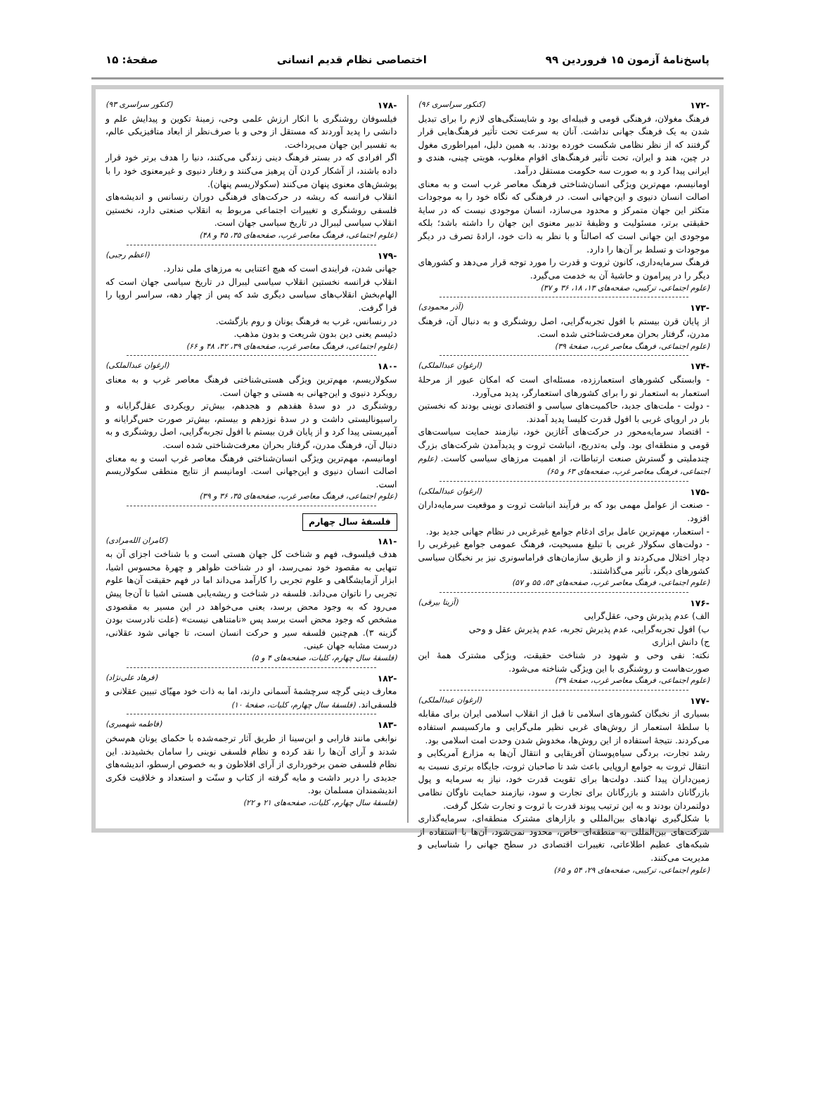پاسخ‌نامهٔ آزمون ۱۵ فروردین ۹۹ اختصاصی نظام قدیم انسانی صفحهٔ: ۱۵
-۱۷۲ (کنکور سراسری ۹۶)
فرهنگ مغولان، فرهنگی قومی و قبیله‌ای بود و شایستگی‌های لازم را برای تبدیل شدن به یک فرهنگ جهانی نداشت. آنان به سرعت تحت تأثیر فرهنگ‌هایی قرار گرفتند که از نظر نظامی شکست خورده بودند. به همین دلیل، امپراطوری مغول در چین، هند و ایران، تحت تأثیر فرهنگ‌های اقوام مغلوب، هویتی چینی، هندی و ایرانی پیدا کرد و به صورت سه حکومت مستقل درآمد.
اومانیسم، مهم‌ترین ویژگی انسان‌شناختی فرهنگ معاصر غرب است و به معنای اصالت انسان دنیوی و این‌جهانی است. در فرهنگی که نگاه خود را به موجودات متکثر این جهان متمرکز و محدود می‌سازد، انسان موجودی نیست که در سایهٔ حقیقتی برتر، مسئولیت و وظیفهٔ تدبیر معنوی این جهان را داشته باشد؛ بلکه موجودی این جهانی است که اصالتاً و با نظر به ذات خود، ارادهٔ تصرف در دیگر موجودات و تسلط بر آن‌ها را دارد.
فرهنگ سرمایه‌داری، کانون ثروت و قدرت را مورد توجه قرار می‌دهد و کشورهای دیگر را در پیرامون و حاشیهٔ آن به خدمت می‌گیرد.
(علوم اجتماعی، ترکیبی، صفحه‌های ۱۳، ۱۸، ۳۶ و ۳۷)
-۱۷۳ (آذر محمودی)
از پایان قرن بیستم با افول تجربه‌گرایی، اصل روشنگری و به دنبال آن، فرهنگ مدرن، گرفتار بحران معرفت‌شناختی شده است.
(علوم اجتماعی، فرهنگ معاصر غرب، صفحهٔ ۳۹)
-۱۷۴ (ارغوان عبدالملکی)
- وابستگی کشورهای استعمارزده، مسئله‌ای است که امکان عبور از مرحلهٔ استعمار به استعمار نو را برای کشورهای استعمارگر، پدید می‌آورد.
- دولت - ملت‌های جدید، حاکمیت‌های سیاسی و اقتصادی نوینی بودند که نخستین بار در اروپای غربی با افول قدرت کلیسا پدید آمدند.
- اقتصاد سرمایه‌محور در حرکت‌های آغازین خود، نیازمند حمایت سیاست‌های قومی و منطقه‌ای بود. ولی به‌تدریج، انباشت ثروت و پدیدآمدن شرکت‌های بزرگ چندملیتی و گسترش صنعت ارتباطات، از اهمیت مرزهای سیاسی کاست. (علوم اجتماعی، فرهنگ معاصر غرب، صفحه‌های ۶۳ و ۶۵)
-۱۷۵ (ارغوان عبدالملکی)
- صنعت از عوامل مهمی بود که بر فرآیند انباشت ثروت و موقعیت سرمایه‌داران افزود.
- استعمار، مهم‌ترین عامل برای ادغام جوامع غیرغربی در نظام جهانی جدید بود.
- دولت‌های سکولار غربی با تبلیغ مسیحیت، فرهنگ عمومی جوامع غیرغربی را دچار اختلال می‌کردند و از طریق سازمان‌های فراماسونری نیز بر نخبگان سیاسی کشورهای دیگر، تأثیر می‌گذاشتند.
(علوم اجتماعی، فرهنگ معاصر غرب، صفحه‌های ۵۴، ۵۵ و ۵۷)
-۱۷۶ (آزیتا بیرقی)
الف) عدم پذیرش وحی، عقل‌گرایی
ب) افول تجربه‌گرایی، عدم پذیرش تجربه، عدم پذیرش عقل و وحی
ج) دانش ابزاری
نکته: نفی وحی و شهود در شناخت حقیقت، ویژگی مشترک همهٔ این صورت‌هاست و روشنگری با این ویژگی شناخته می‌شود.
(علوم اجتماعی، فرهنگ معاصر غرب، صفحهٔ ۳۹)
-۱۷۷ (ارغوان عبدالملکی)
بسیاری از نخبگان کشورهای اسلامی تا قبل از انقلاب اسلامی ایران برای مقابله با سلطهٔ استعمار از روش‌های غربی نظیر ملی‌گرایی و مارکسیسم استفاده می‌کردند. نتیجهٔ استفاده از این روش‌ها، مخدوش شدن وحدت امت اسلامی بود.
رشد تجارت، بردگی سیاه‌پوستان آفریقایی و انتقال آن‌ها به مزارع آمریکایی و انتقال ثروت به جوامع اروپایی باعث شد تا صاحبان ثروت، جایگاه برتری نسبت به زمین‌داران پیدا کنند. دولت‌ها برای تقویت قدرت خود، نیاز به سرمایه و پول بازرگانان داشتند و بازرگانان برای تجارت و سود، نیازمند حمایت ناوگان نظامی دولتمردان بودند و به این ترتیب پیوند قدرت با ثروت و تجارت شکل گرفت.
با شکل‌گیری نهادهای بین‌المللی و بازارهای مشترک منطقه‌ای، سرمایه‌گذاری شرکت‌های بین‌المللی به منطقه‌ای خاص، محدود نمی‌شود، آن‌ها با استفاده از شبکه‌های عظیم اطلاعاتی، تغییرات اقتصادی در سطح جهانی را شناسایی و مدیریت می‌کنند.
(علوم اجتماعی، ترکیبی، صفحه‌های ۲۹، ۵۴ و ۶۵)
-۱۷۸ (کنکور سراسری ۹۳)
فیلسوفان روشنگری با انکار ارزش علمی وحی، زمینهٔ تکوین و پیدایش علم و دانشی را پدید آوردند که مستقل از وحی و با صرف‌نظر از ابعاد متافیزیکی عالم، به تفسیر این جهان می‌پرداخت.
اگر افرادی که در بستر فرهنگ دینی زندگی می‌کنند، دنیا را هدف برتر خود قرار داده باشند، از آشکار کردن آن پرهیز می‌کنند و رفتار دنیوی و غیرمعنوی خود را با پوشش‌های معنوی پنهان می‌کنند (سکولاریسم پنهان).
انقلاب فرانسه که ریشه در حرکت‌های فرهنگی دوران رنسانس و اندیشه‌های فلسفی روشنگری و تغییرات اجتماعی مربوط به انقلاب صنعتی دارد، نخستین انقلاب سیاسی لیبرال در تاریخ سیاسی جهان است.
(علوم اجتماعی، فرهنگ معاصر غرب، صفحه‌های ۳۵، ۴۵ و ۴۸)
-۱۷۹ (اعظم رجبی)
جهانی شدن، فرایندی است که هیچ اعتنایی به مرزهای ملی ندارد.
انقلاب فرانسه نخستین انقلاب سیاسی لیبرال در تاریخ سیاسی جهان است که الهام‌بخش انقلاب‌های سیاسی دیگری شد که پس از چهار دهه، سراسر اروپا را فرا گرفت.
در رنسانس، غرب به فرهنگ یونان و روم بازگشت.
دئیسم یعنی دین بدون شریعت و بدون مذهب.
(علوم اجتماعی، فرهنگ معاصر غرب، صفحه‌های ۳۹، ۴۲، ۴۸ و ۶۶)
-۱۸۰ (ارغوان عبدالملکی)
سکولاریسم، مهم‌ترین ویژگی هستی‌شناختی فرهنگ معاصر غرب و به معنای رویکرد دنیوی و این‌جهانی به هستی و جهان است.
روشنگری در دو سدهٔ هفدهم و هجدهم، بیش‌تر رویکردی عقل‌گرایانه و راسیونالیستی داشت و در سدهٔ نوزدهم و بیستم، بیش‌تر صورت حس‌گرایانه و آمپریستی پیدا کرد و از پایان قرن بیستم با افول تجربه‌گرایی، اصل روشنگری و به دنبال آن، فرهنگ مدرن، گرفتار بحران معرفت‌شناختی شده است.
اومانیسم، مهم‌ترین ویژگی انسان‌شناختی فرهنگ معاصر غرب است و به معنای اصالت انسان دنیوی و این‌جهانی است. اومانیسم از نتایج منطقی سکولاریسم است.
(علوم اجتماعی، فرهنگ معاصر غرب، صفحه‌های ۳۵، ۳۶ و ۳۹)
فلسفهٔ سال چهارم
-۱۸۱ (کامران الله‌مرادی)
هدف فیلسوف، فهم و شناخت کل جهان هستی است و با شناخت اجزای آن به تنهایی به مقصود خود نمی‌رسد، او در شناخت ظواهر و چهرهٔ محسوس اشیا، ابزار آزمایشگاهی و علوم تجربی را کارآمد می‌داند اما در فهم حقیقت آن‌ها علوم تجربی را ناتوان می‌داند. فلسفه در شناخت و ریشه‌یابی هستی اشیا تا آن‌جا پیش می‌رود که به وجود محض برسد، یعنی می‌خواهد در این مسیر به مقصودی مشخص که وجود محض است برسد پس «نامتناهی نیست» (علت نادرست بودن گزینه ۳). هم‌چنین فلسفه سیر و حرکت انسان است، تا جهانی شود عقلانی، درست مشابه جهان عینی.
(فلسفهٔ سال چهارم، کلیات، صفحه‌های ۴ و ۵)
-۱۸۲ (فرهاد علی‌نژاد)
معارف دینی گرچه سرچشمهٔ آسمانی دارند، اما به ذات خود مهیّای تبیین عقلانی و فلسفی‌اند. (فلسفهٔ سال چهارم، کلیات، صفحهٔ ۱۰)
-۱۸۳ (فاطمه شهمیری)
نوابغی مانند فارابی و ابن‌سینا از طریق آثار ترجمه‌شده با حکمای یونان هم‌سخن شدند و آرای آن‌ها را نقد کرده و نظام فلسفی نوینی را سامان بخشیدند. این نظام فلسفی ضمن برخورداری از آرای افلاطون و به خصوص ارسطو، اندیشه‌های جدیدی را دربر داشت و مایه گرفته از کتاب و سنّت و استعداد و خلاقیت فکری اندیشمندان مسلمان بود.
(فلسفهٔ سال چهارم، کلیات، صفحه‌های ۲۱ و ۲۲)